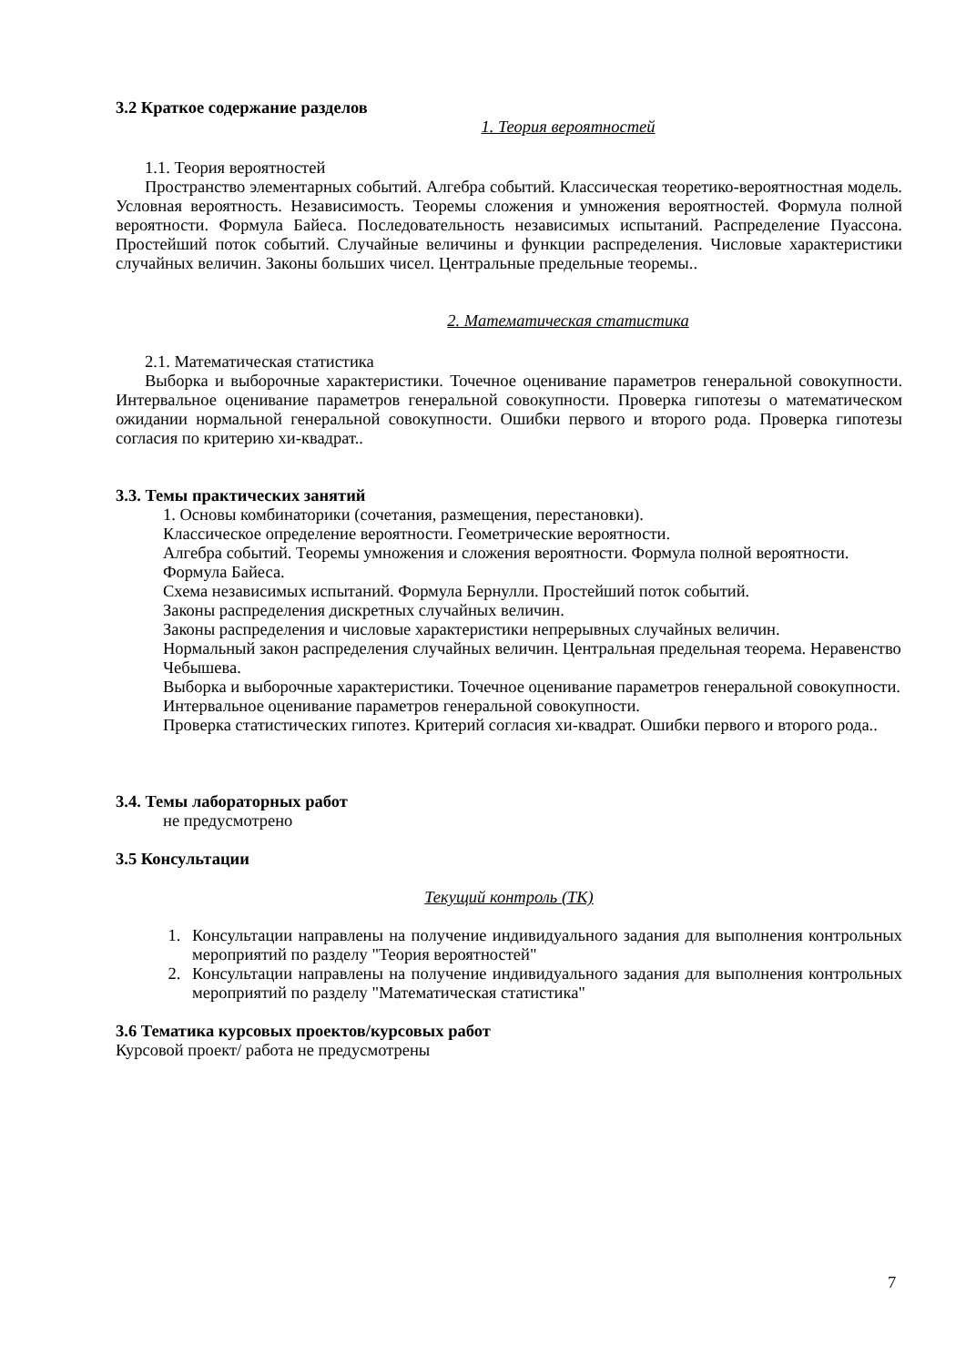3.2 Краткое содержание разделов
1. Теория вероятностей
1.1. Теория вероятностей
Пространство элементарных событий. Алгебра событий. Классическая теоретико-вероятностная модель. Условная вероятность. Независимость. Теоремы сложения и умножения вероятностей. Формула полной вероятности. Формула Байеса. Последовательность независимых испытаний. Распределение Пуассона. Простейший поток событий. Случайные величины и функции распределения. Числовые характеристики случайных величин. Законы больших чисел. Центральные предельные теоремы..
2. Математическая статистика
2.1. Математическая статистика
Выборка и выборочные характеристики. Точечное оценивание параметров генеральной совокупности. Интервальное оценивание параметров генеральной совокупности. Проверка гипотезы о математическом ожидании нормальной генеральной совокупности. Ошибки первого и второго рода. Проверка гипотезы согласия по критерию хи-квадрат..
3.3. Темы практических занятий
1. Основы комбинаторики (сочетания, размещения, перестановки).
Классическое определение вероятности. Геометрические вероятности.
Алгебра событий. Теоремы умножения и сложения вероятности. Формула полной вероятности. Формула Байеса.
Схема независимых испытаний. Формула Бернулли. Простейший поток событий.
Законы распределения дискретных случайных величин.
Законы распределения и числовые характеристики непрерывных случайных величин.
Нормальный закон распределения случайных величин. Центральная предельная теорема. Неравенство Чебышева.
Выборка и выборочные характеристики. Точечное оценивание параметров генеральной совокупности. Интервальное оценивание параметров генеральной совокупности.
Проверка статистических гипотез. Критерий согласия хи-квадрат. Ошибки первого и второго рода..
3.4. Темы лабораторных работ
не предусмотрено
3.5 Консультации
Текущий контроль (ТК)
1. Консультации направлены на получение индивидуального задания для выполнения контрольных мероприятий по разделу "Теория вероятностей"
2. Консультации направлены на получение индивидуального задания для выполнения контрольных мероприятий по разделу "Математическая статистика"
3.6 Тематика курсовых проектов/курсовых работ
Курсовой проект/ работа не предусмотрены
7